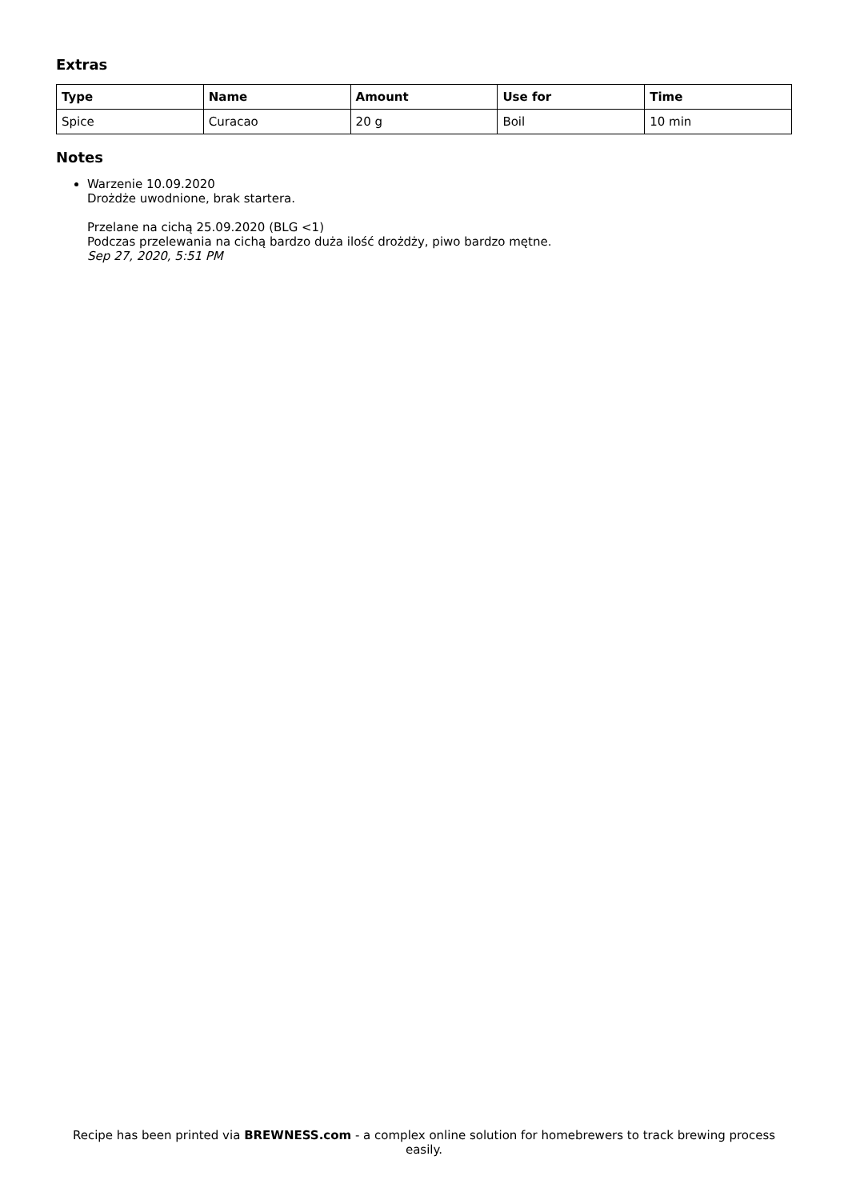Extras
| Type | Name | Amount | Use for | Time |
| --- | --- | --- | --- | --- |
| Spice | Curacao | 20 g | Boil | 10 min |
Notes
Warzenie 10.09.2020
Drożdże uwodnione, brak startera.
Przelane na cichą 25.09.2020 (BLG <1)
Podczas przelewania na cichą bardzo duża ilość drożdży, piwo bardzo mętne.
Sep 27, 2020, 5:51 PM
Recipe has been printed via BREWNESS.com - a complex online solution for homebrewers to track brewing process easily.